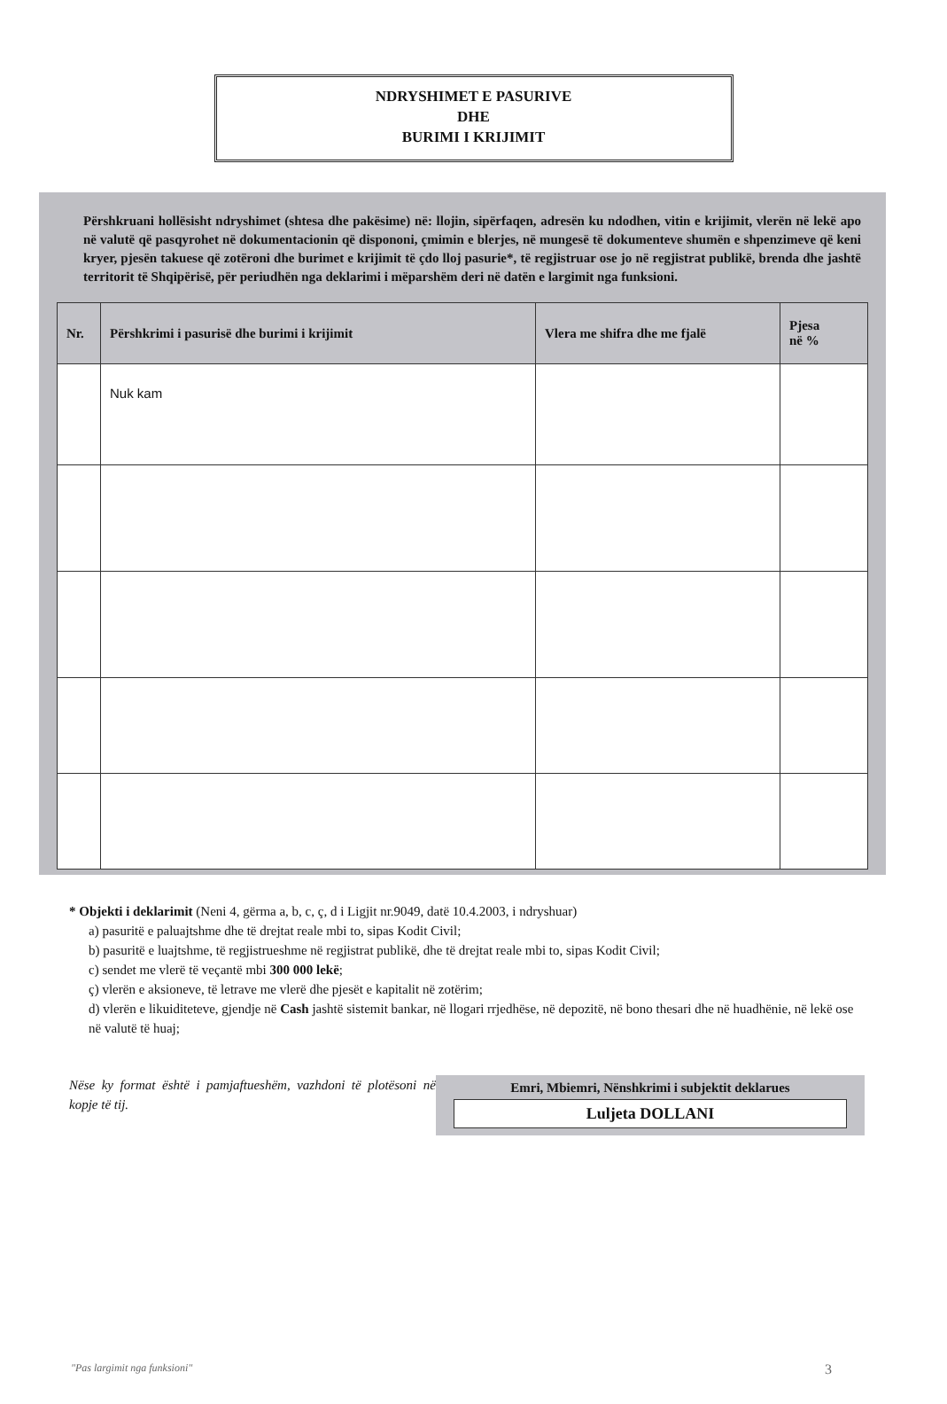NDRYSHIMET E PASURIVE
DHE
BURIMI I KRIJIMIT
Përshkruani hollësisht ndryshimet (shtesa dhe pakësime) në: llojin, sipërfaqen, adresën ku ndodhen, vitin e krijimit, vlerën në lekë apo në valutë që pasqyrohet në dokumentacionin që dispononi, çmimin e blerjes, në mungesë të dokumenteve shumën e shpenzimeve që keni kryer, pjesën takuese që zotëroni dhe burimet e krijimit të çdo lloj pasurie*, të regjistruar ose jo në regjistrat publikë, brenda dhe jashtë territorit të Shqipërisë, për periudhën nga deklarimi i mëparshëm deri në datën e largimit nga funksioni.
| Nr. | Përshkrimi i pasurisë dhe burimi i krijimit | Vlera me shifra dhe me fjalë | Pjesa në % |
| --- | --- | --- | --- |
| | Nuk kam | | |
* Objekti i deklarimit (Neni 4, gërma a, b, c, ç, d i Ligjit nr.9049, datë 10.4.2003, i ndryshuar)
a) pasuritë e paluajtshme dhe të drejtat reale mbi to, sipas Kodit Civil;
b) pasuritë e luajtshme, të regjistrueshme në regjistrat publikë, dhe të drejtat reale mbi to, sipas Kodit Civil;
c) sendet me vlerë të veçantë mbi 300 000 lekë;
ç) vlerën e aksioneve, të letrave me vlerë dhe pjesët e kapitalit në zotërim;
d) vlerën e likuiditeteve, gjendje në Cash jashtë sistemit bankar, në llogari rrjedhëse, në depozitë, në bono thesari dhe në huadhënie, në lekë ose në valutë të huaj;
Nëse ky format është i pamjaftueshëm, vazhdoni të plotësoni në kopje të tij.
Emri, Mbiemri, Nënshkrimi i subjektit deklarues
Luljeta DOLLANI
"Pas largimit nga funksioni" 3